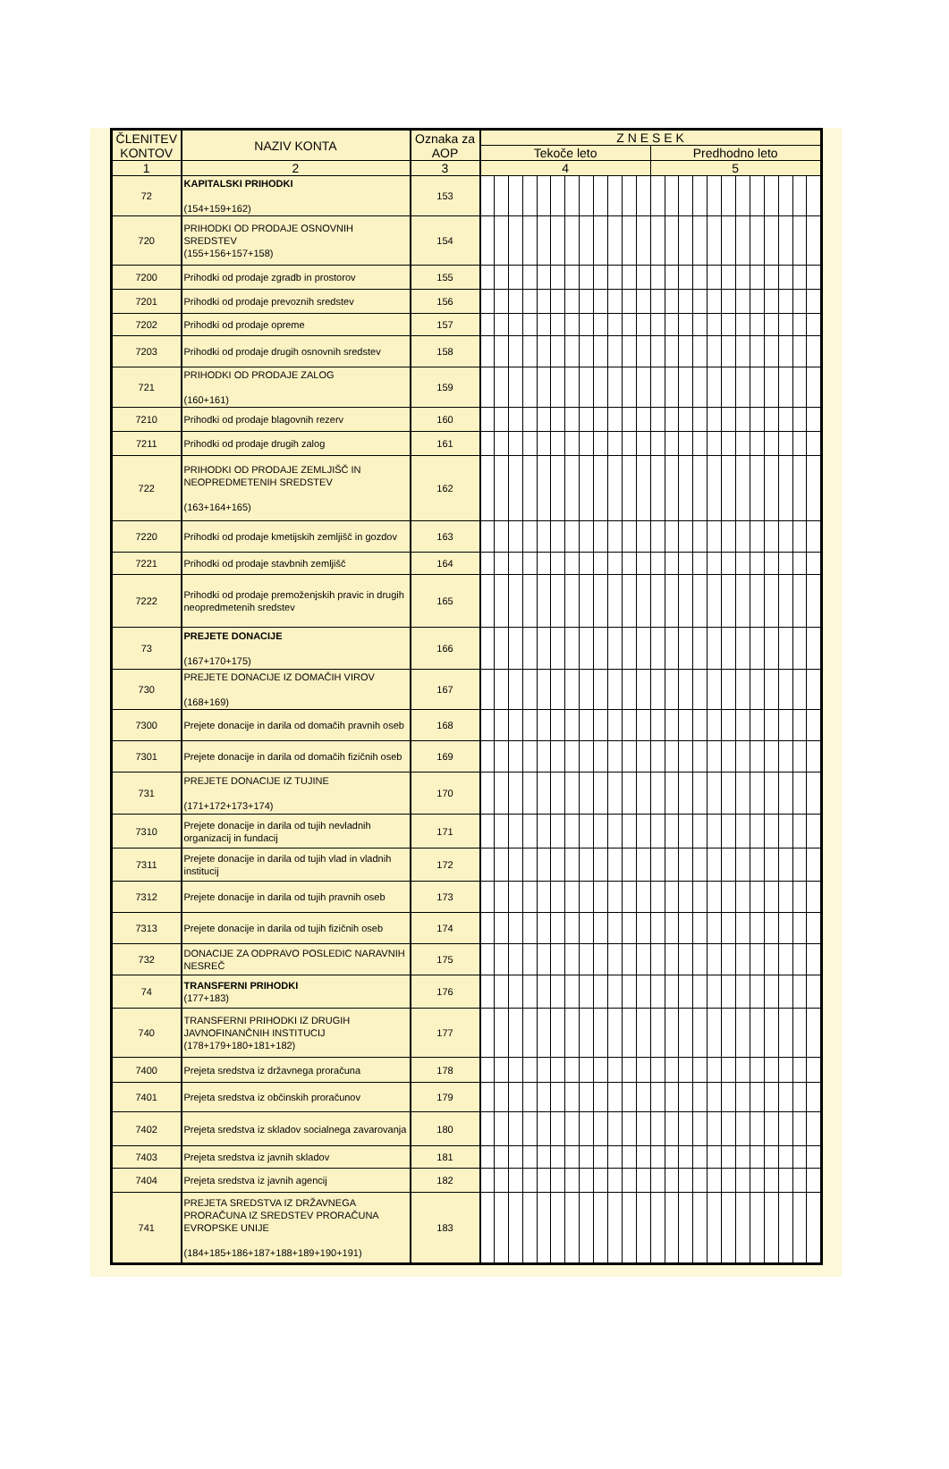| ČLENITEV KONTOV | NAZIV KONTA | Oznaka za AOP | Z N E S E K | | | | | | | | | | | | | | | | | | | | | | | |
| --- | --- | --- | --- | --- | --- | --- | --- | --- | --- | --- | --- | --- | --- | --- | --- | --- | --- | --- | --- | --- | --- | --- | --- | --- | --- | --- |
| | | | Tekoče leto | | | | | | | | | | | | Predhodno leto | | | | | | | | | | | |
| 1 | 2 | 3 | 4 | | | | | | | | | | | | 5 | | | | | | | | | | | |
| 72 | KAPITALSKI PRIHODKI (154+159+162) | 153 | | | | | | | | | | | | | | | | | | | | | | | | |
| 720 | PRIHODKI OD PRODAJE OSNOVNIH SREDSTEV (155+156+157+158) | 154 | | | | | | | | | | | | | | | | | | | | | | | | |
| 7200 | Prihodki od prodaje zgradb in prostorov | 155 | | | | | | | | | | | | | | | | | | | | | | | | |
| 7201 | Prihodki od prodaje prevoznih sredstev | 156 | | | | | | | | | | | | | | | | | | | | | | | | |
| 7202 | Prihodki od prodaje opreme | 157 | | | | | | | | | | | | | | | | | | | | | | | | |
| 7203 | Prihodki od prodaje drugih osnovnih sredstev | 158 | | | | | | | | | | | | | | | | | | | | | | | | |
| 721 | PRIHODKI OD PRODAJE ZALOG (160+161) | 159 | | | | | | | | | | | | | | | | | | | | | | | | |
| 7210 | Prihodki od prodaje blagovnih rezerv | 160 | | | | | | | | | | | | | | | | | | | | | | | | |
| 7211 | Prihodki od prodaje drugih zalog | 161 | | | | | | | | | | | | | | | | | | | | | | | | |
| 722 | PRIHODKI OD PRODAJE ZEMLJIŠČ IN NEOPREDMETENIH SREDSTEV (163+164+165) | 162 | | | | | | | | | | | | | | | | | | | | | | | | |
| 7220 | Prihodki od prodaje kmetijskih zemljišč in gozdov | 163 | | | | | | | | | | | | | | | | | | | | | | | | |
| 7221 | Prihodki od prodaje stavbnih zemljišč | 164 | | | | | | | | | | | | | | | | | | | | | | | | |
| 7222 | Prihodki od prodaje premoženjskih pravic in drugih neopredmetenih sredstev | 165 | | | | | | | | | | | | | | | | | | | | | | | | |
| 73 | PREJETE DONACIJE (167+170+175) | 166 | | | | | | | | | | | | | | | | | | | | | | | | |
| 730 | PREJETE DONACIJE IZ DOMAČIH VIROV (168+169) | 167 | | | | | | | | | | | | | | | | | | | | | | | | |
| 7300 | Prejete donacije in darila od domačih pravnih oseb | 168 | | | | | | | | | | | | | | | | | | | | | | | | |
| 7301 | Prejete donacije in darila od domačih fizičnih oseb | 169 | | | | | | | | | | | | | | | | | | | | | | | | |
| 731 | PREJETE DONACIJE IZ TUJINE (171+172+173+174) | 170 | | | | | | | | | | | | | | | | | | | | | | | | |
| 7310 | Prejete donacije in darila od tujih nevladnih organizacij in fundacij | 171 | | | | | | | | | | | | | | | | | | | | | | | | |
| 7311 | Prejete donacije in darila od tujih vlad in vladnih institucij | 172 | | | | | | | | | | | | | | | | | | | | | | | | |
| 7312 | Prejete donacije in darila od tujih pravnih oseb | 173 | | | | | | | | | | | | | | | | | | | | | | | | |
| 7313 | Prejete donacije in darila od tujih fizičnih oseb | 174 | | | | | | | | | | | | | | | | | | | | | | | | |
| 732 | DONACIJE ZA ODPRAVO POSLEDIC NARAVNIH NESREČ | 175 | | | | | | | | | | | | | | | | | | | | | | | | |
| 74 | TRANSFERNI PRIHODKI (177+183) | 176 | | | | | | | | | | | | | | | | | | | | | | | | |
| 740 | TRANSFERNI PRIHODKI IZ DRUGIH JAVNOFINANČNIH INSTITUCIJ (178+179+180+181+182) | 177 | | | | | | | | | | | | | | | | | | | | | | | | |
| 7400 | Prejeta sredstva iz državnega proračuna | 178 | | | | | | | | | | | | | | | | | | | | | | | | |
| 7401 | Prejeta sredstva iz občinskih proračunov | 179 | | | | | | | | | | | | | | | | | | | | | | | | |
| 7402 | Prejeta sredstva iz skladov socialnega zavarovanja | 180 | | | | | | | | | | | | | | | | | | | | | | | | |
| 7403 | Prejeta sredstva iz javnih skladov | 181 | | | | | | | | | | | | | | | | | | | | | | | | |
| 7404 | Prejeta sredstva iz javnih agencij | 182 | | | | | | | | | | | | | | | | | | | | | | | | |
| 741 | PREJETA SREDSTVA IZ DRŽAVNEGA PRORAČUNA IZ SREDSTEV PRORAČUNA EVROPSKE UNIJE (184+185+186+187+188+189+190+191) | 183 | | | | | | | | | | | | | | | | | | | | | | | | |